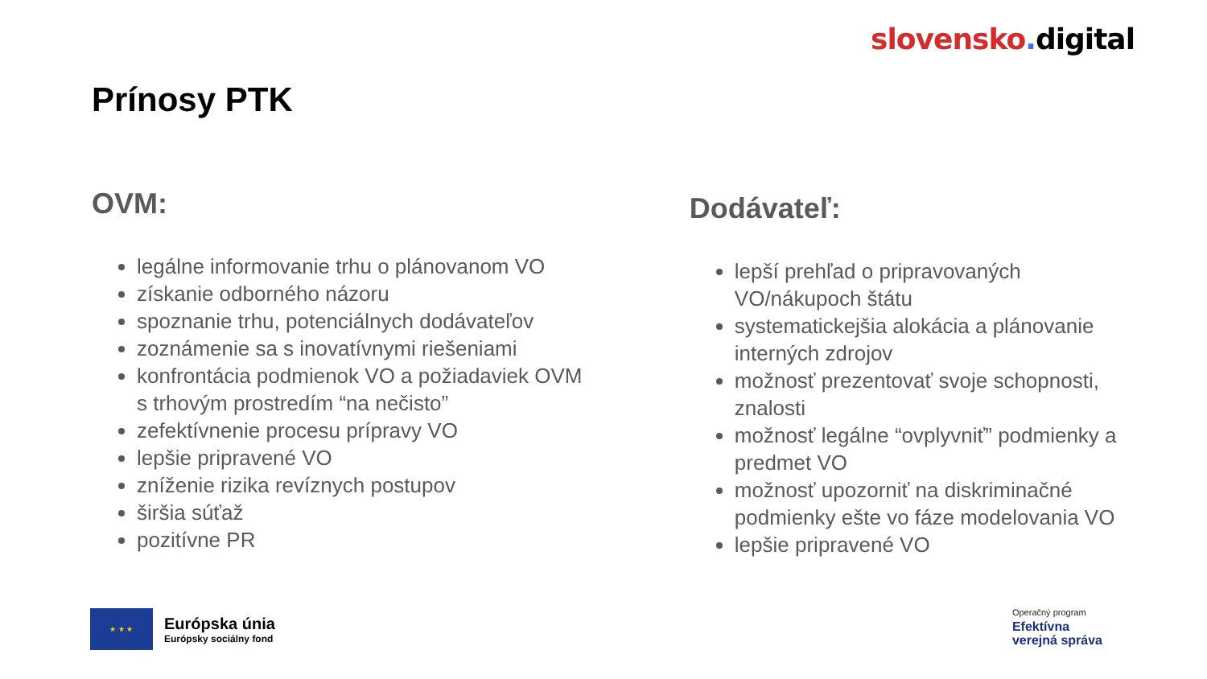slovensko. digital
Prínosy PTK
OVM:
legálne informovanie trhu o plánovanom VO
získanie odborného názoru
spoznanie trhu, potenciálnych dodávateľov
zoznámenie sa s inovatívnymi riešeniami
konfrontácia podmienok VO a požiadaviek OVM s trhovým prostredím “na nečisto”
zefektívnenie procesu prípravy VO
lepšie pripravené VO
zníženie rizika revíznych postupov
širšia súťaž
pozitívne PR
Dodávateľ:
lepší prehľad o pripravovaných VO/nákupoch štátu
systematickejšia alokácia a plánovanie interných zdrojov
možnosť prezentovať svoje schopnosti, znalosti
možnosť legálne “ovplyvniť” podmienky a predmet VO
možnosť upozorniť na diskriminačné podmienky ešte vo fáze modelovania VO
lepšie pripravené VO
★ ★ ★
Európska únia
Európsky sociálny fond
Operačný program
Efektívna
verejná správa